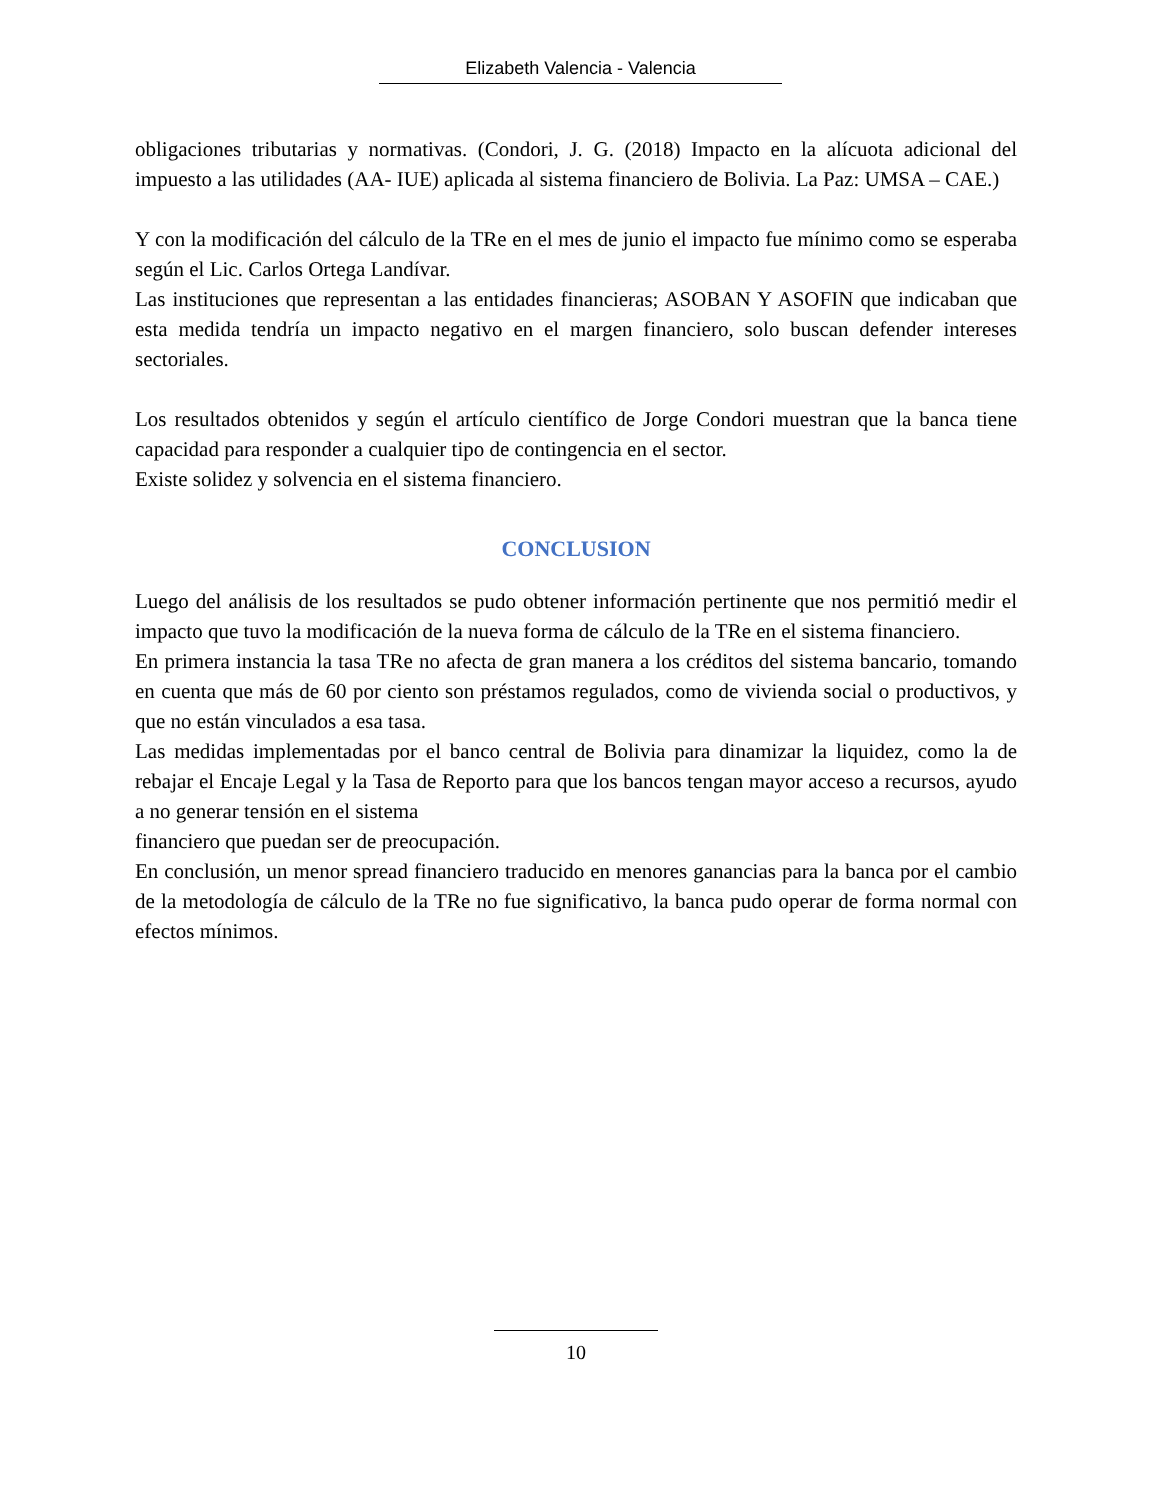Elizabeth Valencia - Valencia
obligaciones tributarias y normativas. (Condori, J. G. (2018) Impacto en la alícuota adicional del impuesto a las utilidades (AA- IUE) aplicada al sistema financiero de Bolivia. La Paz: UMSA – CAE.)
Y con la modificación del cálculo de la TRe en el mes de junio el impacto fue mínimo como se esperaba según el Lic. Carlos Ortega Landívar.
Las instituciones que representan a las entidades financieras; ASOBAN Y ASOFIN que indicaban que esta medida tendría un impacto negativo en el margen financiero, solo buscan defender intereses sectoriales.
Los resultados obtenidos y según el artículo científico de Jorge Condori muestran que la banca tiene capacidad para responder a cualquier tipo de contingencia en el sector.
Existe solidez y solvencia en el sistema financiero.
CONCLUSION
Luego del análisis de los resultados se pudo obtener información pertinente que nos permitió medir el impacto que tuvo la modificación de la nueva forma de cálculo de la TRe en el sistema financiero.
En primera instancia la tasa TRe no afecta de gran manera a los créditos del sistema bancario, tomando en cuenta que más de 60 por ciento son préstamos regulados, como de vivienda social o productivos, y que no están vinculados a esa tasa.
Las medidas implementadas por el banco central de Bolivia para dinamizar la liquidez, como la de rebajar el Encaje Legal y la Tasa de Reporto para que los bancos tengan mayor acceso a recursos, ayudo a no generar tensión en el sistema
financiero que puedan ser de preocupación.
En conclusión, un menor spread financiero traducido en menores ganancias para la banca por el cambio de la metodología de cálculo de la TRe no fue significativo, la banca pudo operar de forma normal con efectos mínimos.
10